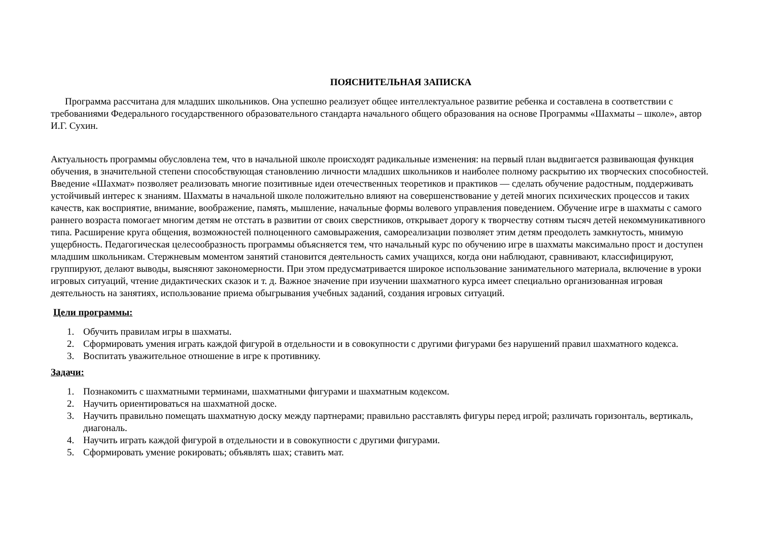ПОЯСНИТЕЛЬНАЯ ЗАПИСКА
Программа рассчитана для младших школьников. Она успешно реализует общее интеллектуальное развитие ребенка и составлена в соответствии с требованиями Федерального государственного образовательного стандарта начального общего образования на основе Программы «Шахматы – школе», автор И.Г. Сухин.
Актуальность программы обусловлена тем, что в начальной школе происходят радикальные изменения: на первый план выдвигается развивающая функция обучения, в значительной степени способствующая становлению личности младших школьников и наиболее полному раскрытию их творческих способностей. Введение «Шахмат» позволяет реализовать многие позитивные идеи отечественных теоретиков и практиков — сделать обучение радостным, поддерживать устойчивый интерес к знаниям. Шахматы в начальной школе положительно влияют на совершенствование у детей многих психических процессов и таких качеств, как восприятие, внимание, воображение, память, мышление, начальные формы волевого управления поведением. Обучение игре в шахматы с самого раннего возраста помогает многим детям не отстать в развитии от своих сверстников, открывает дорогу к творчеству сотням тысяч детей некоммуникативного типа. Расширение круга общения, возможностей полноценного самовыражения, самореализации позволяет этим детям преодолеть замкнутость, мнимую ущербность. Педагогическая целесообразность программы объясняется тем, что начальный курс по обучению игре в шахматы максимально прост и доступен младшим школьникам. Стержневым моментом занятий становится деятельность самих учащихся, когда они наблюдают, сравнивают, классифицируют, группируют, делают выводы, выясняют закономерности. При этом предусматривается широкое использование занимательного материала, включение в уроки игровых ситуаций, чтение дидактических сказок и т. д. Важное значение при изучении шахматного курса имеет специально организованная игровая деятельность на занятиях, использование приема обыгрывания учебных заданий, создания игровых ситуаций.
Цели программы:
1. Обучить правилам игры в шахматы.
2. Сформировать умения играть каждой фигурой в отдельности и в совокупности с другими фигурами без нарушений правил шахматного кодекса.
3. Воспитать уважительное отношение в игре к противнику.
Задачи:
1. Познакомить с шахматными терминами, шахматными фигурами и шахматным кодексом.
2. Научить ориентироваться на шахматной доске.
3. Научить правильно помещать шахматную доску между партнерами; правильно расставлять фигуры перед игрой; различать горизонталь, вертикаль, диагональ.
4. Научить играть каждой фигурой в отдельности и в совокупности с другими фигурами.
5. Сформировать умение рокировать; объявлять шах; ставить мат.